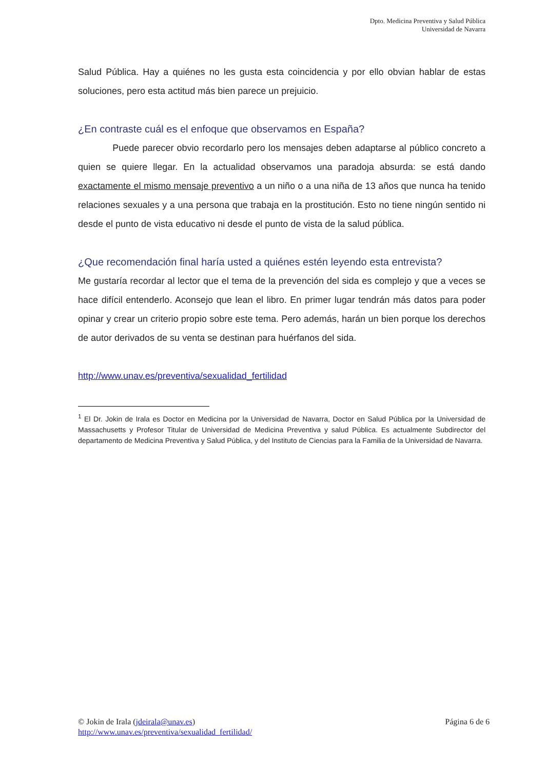Dpto. Medicina Preventiva y Salud Pública
Universidad de Navarra
Salud Pública. Hay a quiénes no les gusta esta coincidencia y por ello obvian hablar de estas soluciones, pero esta actitud más bien parece un prejuicio.
¿En contraste cuál es el enfoque que observamos en España?
Puede parecer obvio recordarlo pero los mensajes deben adaptarse al público concreto a quien se quiere llegar. En la actualidad observamos una paradoja absurda: se está dando exactamente el mismo mensaje preventivo a un niño o a una niña de 13 años que nunca ha tenido relaciones sexuales y a una persona que trabaja en la prostitución. Esto no tiene ningún sentido ni desde el punto de vista educativo ni desde el punto de vista de la salud pública.
¿Que recomendación final haría usted a quiénes estén leyendo esta entrevista?
Me gustaría recordar al lector que el tema de la prevención del sida es complejo y que a veces se hace difícil entenderlo. Aconsejo que lean el libro. En primer lugar tendrán más datos para poder opinar y crear un criterio propio sobre este tema. Pero además, harán un bien porque los derechos de autor derivados de su venta se destinan para huérfanos del sida.
http://www.unav.es/preventiva/sexualidad_fertilidad
<sup>1</sup> El Dr. Jokin de Irala es Doctor en Medicina por la Universidad de Navarra, Doctor en Salud Pública por la Universidad de Massachusetts y Profesor Titular de Universidad de Medicina Preventiva y salud Pública. Es actualmente Subdirector del departamento de Medicina Preventiva y Salud Pública, y del Instituto de Ciencias para la Familia de la Universidad de Navarra.
Página 6 de 6 © Jokin de Irala (jdeirala@unav.es)
http://www.unav.es/preventiva/sexualidad_fertilidad/